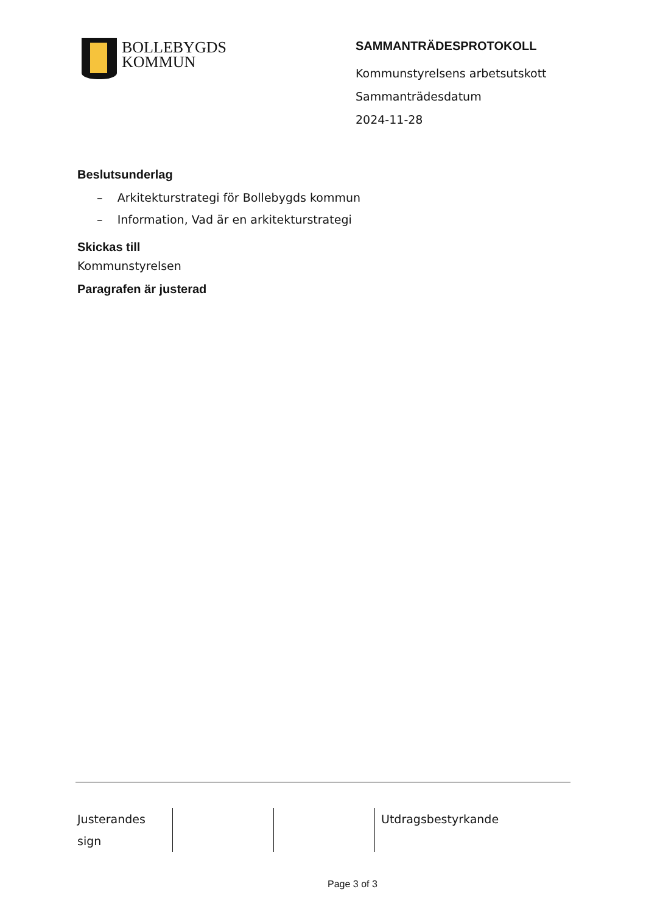BOLLEBYGDS
KOMMUN
SAMMANTRÄDESPROTOKOLL
Kommunstyrelsens arbetsutskott
Sammanträdesdatum
2024-11-28
Beslutsunderlag
– Arkitekturstrategi för Bollebygds kommun
– Information, Vad är en arkitekturstrategi
Skickas till
Kommunstyrelsen
Paragrafen är justerad
Justerandes
sign
Utdragsbestyrkande
Page 3 of 3